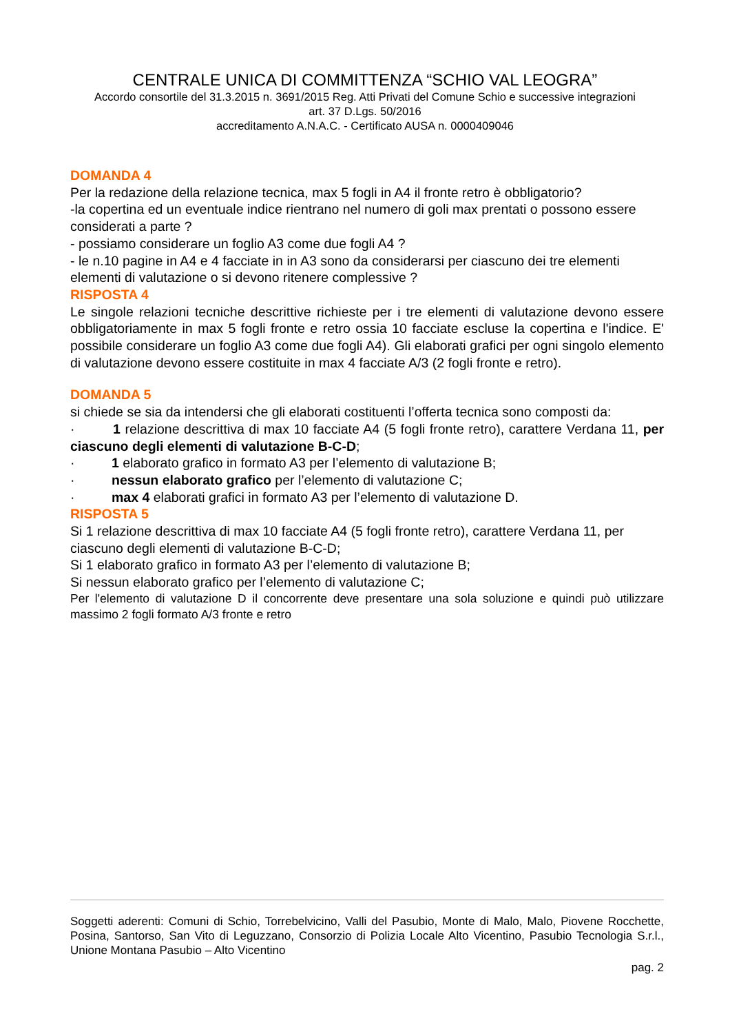CENTRALE UNICA DI COMMITTENZA “SCHIO VAL LEOGRA”
Accordo consortile del 31.3.2015 n. 3691/2015 Reg. Atti Privati del Comune Schio e successive integrazioni
art. 37 D.Lgs. 50/2016
accreditamento A.N.A.C. - Certificato AUSA n. 0000409046
DOMANDA 4
Per la redazione della relazione tecnica, max 5 fogli in A4 il fronte retro è obbligatorio?
-la copertina ed un eventuale indice rientrano nel numero di goli max prentati o possono essere considerati a parte ?
- possiamo considerare un foglio A3 come due fogli A4 ?
- le n.10 pagine in A4 e 4 facciate in in A3 sono da considerarsi per ciascuno dei tre elementi elementi di valutazione o si devono ritenere complessive ?
RISPOSTA 4
Le singole relazioni tecniche descrittive richieste per i tre elementi di valutazione devono essere obbligatoriamente in max 5 fogli fronte e retro ossia 10 facciate escluse la copertina e l'indice. E' possibile considerare un foglio A3 come due fogli A4). Gli elaborati grafici per ogni singolo elemento di valutazione devono essere costituite in max 4 facciate A/3 (2 fogli fronte e retro).
DOMANDA 5
si chiede se sia da intendersi che gli elaborati costituenti l’offerta tecnica sono composti da:
· 1 relazione descrittiva di max 10 facciate A4 (5 fogli fronte retro), carattere Verdana 11, per ciascuno degli elementi di valutazione B-C-D;
· 1 elaborato grafico in formato A3 per l’elemento di valutazione B;
· nessun elaborato grafico per l’elemento di valutazione C;
· max 4 elaborati grafici in formato A3 per l’elemento di valutazione D.
RISPOSTA 5
Si 1 relazione descrittiva di max 10 facciate A4 (5 fogli fronte retro), carattere Verdana 11, per ciascuno degli elementi di valutazione B-C-D;
Si 1 elaborato grafico in formato A3 per l’elemento di valutazione B;
Si nessun elaborato grafico per l’elemento di valutazione C;
Per l'elemento di valutazione D il concorrente deve presentare una sola soluzione e quindi può utilizzare massimo 2 fogli formato A/3 fronte e retro
Soggetti aderenti: Comuni di Schio, Torrebelvicino, Valli del Pasubio, Monte di Malo, Malo, Piovene Rocchette, Posina, Santorso, San Vito di Leguzzano, Consorzio di Polizia Locale Alto Vicentino, Pasubio Tecnologia S.r.l., Unione Montana Pasubio – Alto Vicentino
pag. 2